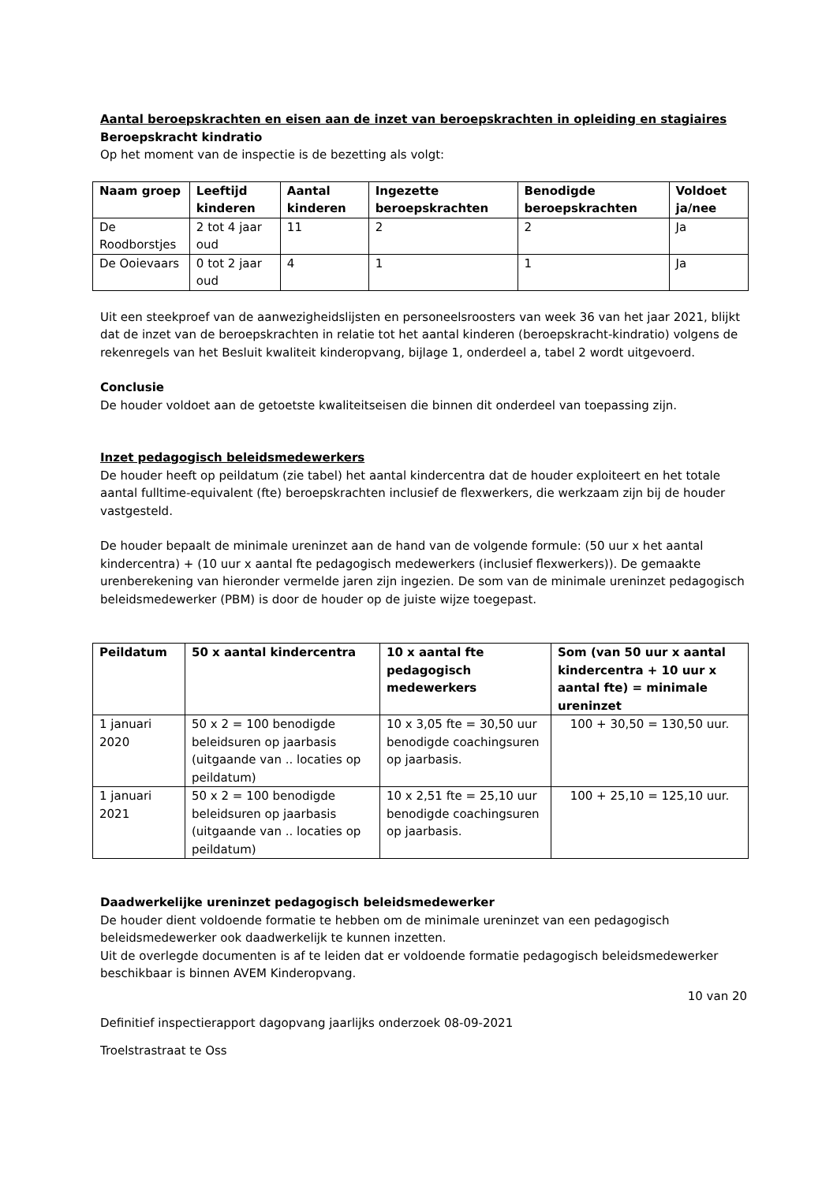Aantal beroepskrachten en eisen aan de inzet van beroepskrachten in opleiding en stagiaires
Beroepskracht kindratio
Op het moment van de inspectie is de bezetting als volgt:
| Naam groep | Leeftijd kinderen | Aantal kinderen | Ingezette beroepskrachten | Benodigde beroepskrachten | Voldoet ja/nee |
| --- | --- | --- | --- | --- | --- |
| De Roodborstjes | 2 tot 4 jaar oud | 11 | 2 | 2 | Ja |
| De Ooievaars | 0 tot 2 jaar oud | 4 | 1 | 1 | Ja |
Uit een steekproef van de aanwezigheidslijsten en personeelsroosters van week 36 van het jaar 2021, blijkt dat de inzet van de beroepskrachten in relatie tot het aantal kinderen (beroepskracht-kindratio) volgens de rekenregels van het Besluit kwaliteit kinderopvang, bijlage 1, onderdeel a, tabel 2 wordt uitgevoerd.
Conclusie
De houder voldoet aan de getoetste kwaliteitseisen die binnen dit onderdeel van toepassing zijn.
Inzet pedagogisch beleidsmedewerkers
De houder heeft op peildatum (zie tabel) het aantal kindercentra dat de houder exploiteert en het totale aantal fulltime-equivalent (fte) beroepskrachten inclusief de flexwerkers, die werkzaam zijn bij de houder vastgesteld.
De houder bepaalt de minimale ureninzet aan de hand van de volgende formule: (50 uur x het aantal kindercentra) + (10 uur x aantal fte pedagogisch medewerkers (inclusief flexwerkers)). De gemaakte urenberekening van hieronder vermelde jaren zijn ingezien. De som van de minimale ureninzet pedagogisch beleidsmedewerker (PBM) is door de houder op de juiste wijze toegepast.
| Peildatum | 50 x aantal kindercentra | 10 x aantal fte pedagogisch medewerkers | Som (van 50 uur x aantal kindercentra + 10 uur x aantal fte) = minimale ureninzet |
| --- | --- | --- | --- |
| 1 januari 2020 | 50 x 2 = 100 benodigde beleidsuren op jaarbasis (uitgaande van .. locaties op peildatum) | 10 x 3,05 fte = 30,50 uur benodigde coachingsuren op jaarbasis. | 100 + 30,50 = 130,50 uur. |
| 1 januari 2021 | 50 x 2 = 100 benodigde beleidsuren op jaarbasis (uitgaande van .. locaties op peildatum) | 10 x 2,51 fte = 25,10 uur benodigde coachingsuren op jaarbasis. | 100 + 25,10 = 125,10 uur. |
Daadwerkelijke ureninzet pedagogisch beleidsmedewerker
De houder dient voldoende formatie te hebben om de minimale ureninzet van een pedagogisch beleidsmedewerker ook daadwerkelijk te kunnen inzetten.
Uit de overlegde documenten is af te leiden dat er voldoende formatie pedagogisch beleidsmedewerker beschikbaar is binnen AVEM Kinderopvang.
10 van 20
Definitief inspectierapport dagopvang jaarlijks onderzoek 08-09-2021
Troelstrastraat te Oss